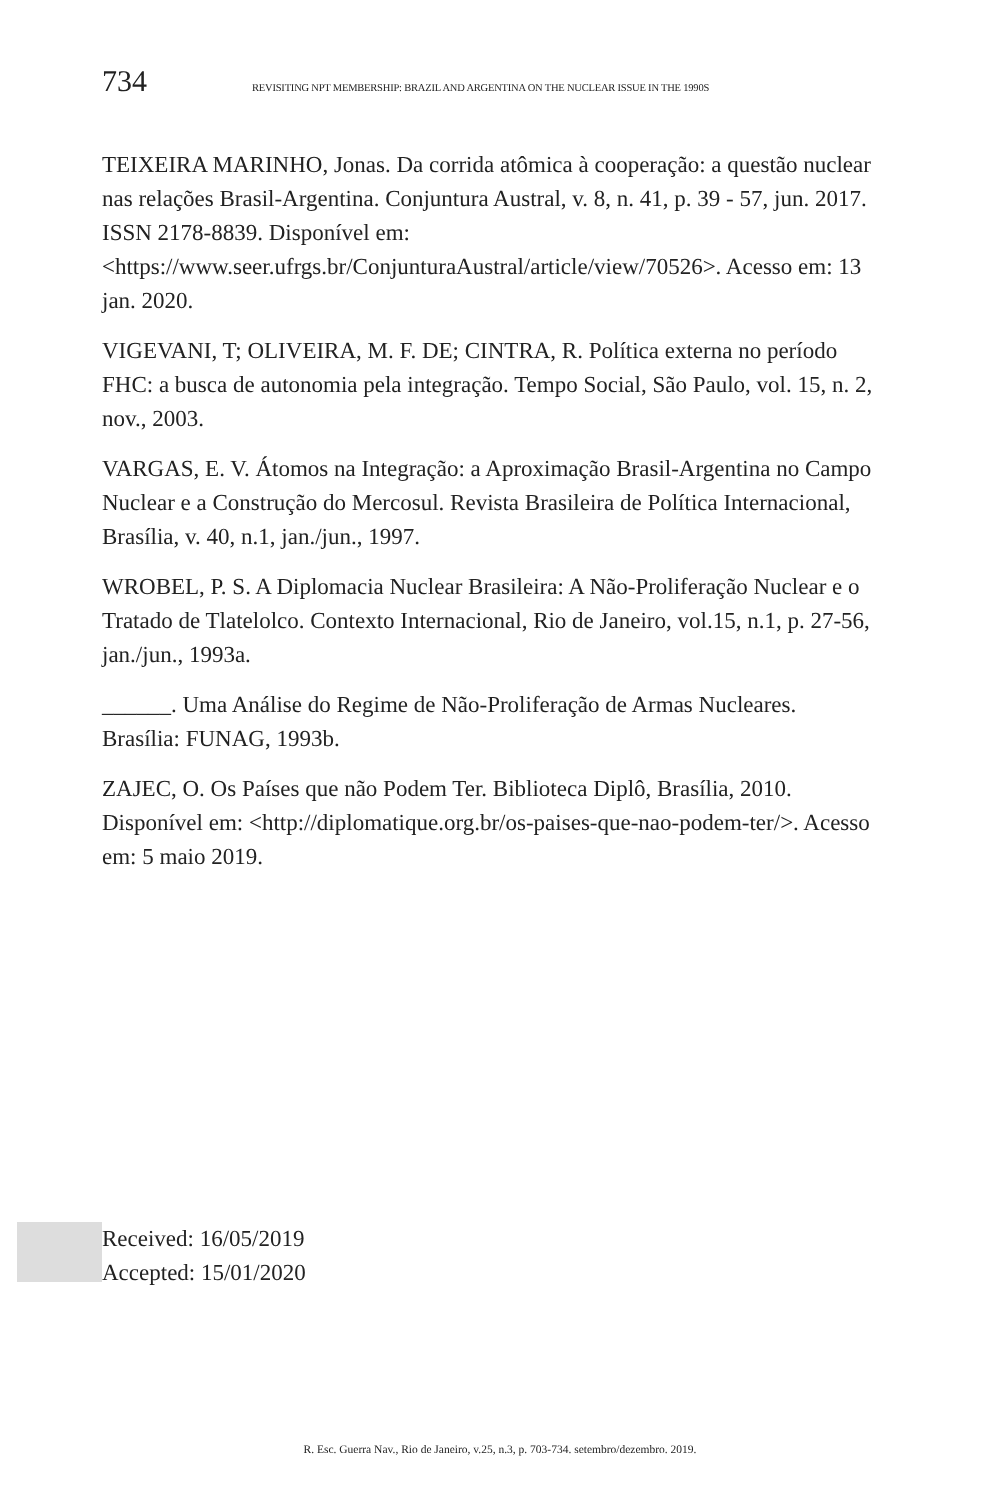734 REVISITING NPT MEMBERSHIP: BRAZIL AND ARGENTINA ON THE NUCLEAR ISSUE IN THE 1990S
TEIXEIRA MARINHO, Jonas. Da corrida atômica à cooperação: a questão nuclear nas relações Brasil-Argentina. Conjuntura Austral, v. 8, n. 41, p. 39 - 57, jun. 2017. ISSN 2178-8839. Disponível em: <https://www.seer.ufrgs.br/ConjunturaAustral/article/view/70526>. Acesso em: 13 jan. 2020.
VIGEVANI, T; OLIVEIRA, M. F. DE; CINTRA, R. Política externa no período FHC: a busca de autonomia pela integração. Tempo Social, São Paulo, vol. 15, n. 2, nov., 2003.
VARGAS, E. V. Átomos na Integração: a Aproximação Brasil-Argentina no Campo Nuclear e a Construção do Mercosul. Revista Brasileira de Política Internacional, Brasília, v. 40, n.1, jan./jun., 1997.
WROBEL, P. S. A Diplomacia Nuclear Brasileira: A Não-Proliferação Nuclear e o Tratado de Tlatelolco. Contexto Internacional, Rio de Janeiro, vol.15, n.1, p. 27-56, jan./jun., 1993a.
______. Uma Análise do Regime de Não-Proliferação de Armas Nucleares. Brasília: FUNAG, 1993b.
ZAJEC, O. Os Países que não Podem Ter. Biblioteca Diplô, Brasília, 2010. Disponível em: <http://diplomatique.org.br/os-paises-que-nao-podem-ter/>. Acesso em: 5 maio 2019.
Received: 16/05/2019
Accepted: 15/01/2020
R. Esc. Guerra Nav., Rio de Janeiro, v.25, n.3, p. 703-734. setembro/dezembro. 2019.